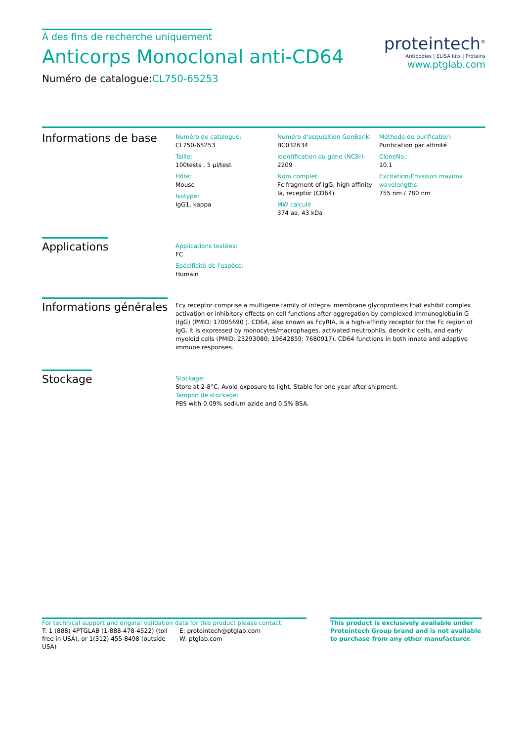À des fins de recherche uniquement
Anticorps Monoclonal anti-CD64
Numéro de catalogue:CL750-65253
proteintech<sup>®</sup>
Antibodies | ELISA kits | Proteins
www.ptglab.com
Informations de base
Numéro de catalogue:
CL750-65253
Taille:
100tests , 5 µl/test
Hôte:
Mouse
Isotype:
IgG1, kappa
Numéro d'acquisition GenBank:
BC032634
Identification du gène (NCBI):
2209
Nom complet:
Fc fragment of IgG, high affinity Ia, receptor (CD64)
MW calculé
374 aa, 43 kDa
Méthode de purification:
Purification par affinité
CloneNo.:
10.1
Excitation/Emission maxima wavelengths:
755 nm / 780 nm
Applications
Applications testées:
FC
Spécificité de l'espèce:
Humain
Informations générales
Fcγ receptor comprise a multigene family of integral membrane glycoproteins that exhibit complex activation or inhibitory effects on cell functions after aggregation by complexed immunoglobulin G (IgG) (PMID: 17005690 ). CD64, also known as FcγRIA, is a high-affinity receptor for the Fc region of IgG. It is expressed by monocytes/macrophages, activated neutrophils, dendritic cells, and early myeloid cells (PMID: 23293080; 19642859; 7680917). CD64 functions in both innate and adaptive immune responses.
Stockage
Stockage:
Store at 2-8°C. Avoid exposure to light. Stable for one year after shipment.
Tampon de stockage:
PBS with 0.09% sodium azide and 0.5% BSA.
For technical support and original validation data for this product please contact:
T: 1 (888) 4PTGLAB (1-888-478-4522) (toll free in USA), or 1(312) 455-8498 (outside USA)
E: proteintech@ptglab.com
W: ptglab.com
This product is exclusively available under Proteintech Group brand and is not available to purchase from any other manufacturer.